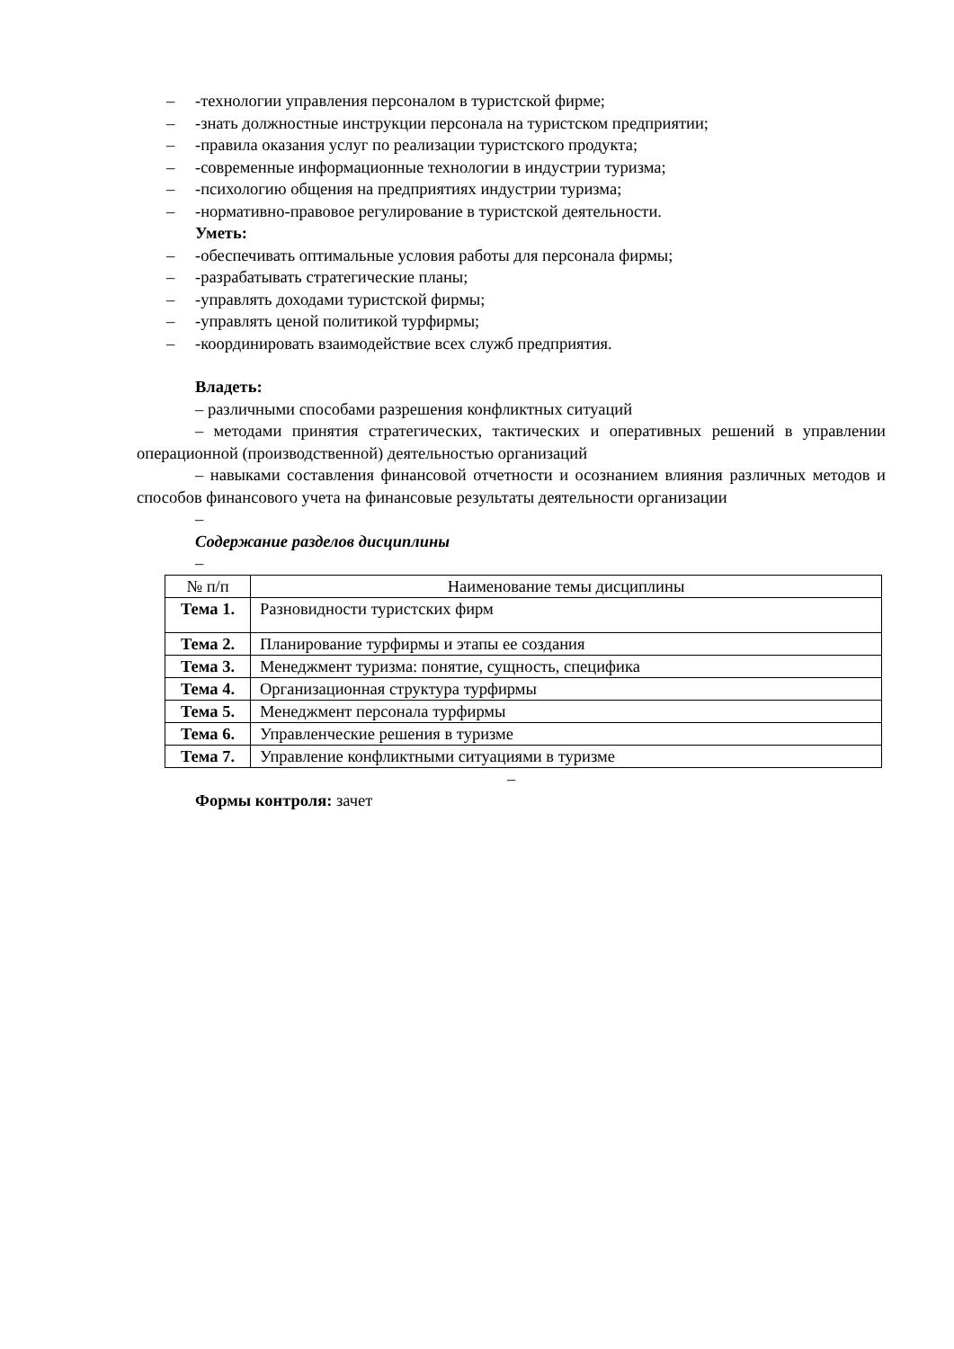– -технологии управления персоналом в туристской фирме;
– -знать должностные инструкции персонала на туристском предприятии;
– -правила оказания услуг по реализации туристского продукта;
– -современные информационные технологии в индустрии туризма;
– -психологию общения на предприятиях индустрии туризма;
– -нормативно-правовое регулирование в туристской деятельности.
Уметь:
– -обеспечивать оптимальные условия работы для персонала фирмы;
– -разрабатывать стратегические планы;
– -управлять доходами туристской фирмы;
– -управлять ценой политикой турфирмы;
– -координировать взаимодействие всех служб предприятия.
Владеть:
– различными способами разрешения конфликтных ситуаций
– методами принятия стратегических, тактических и оперативных решений в управлении операционной (производственной) деятельностью организаций
– навыками составления финансовой отчетности и осознанием влияния различных методов и способов финансового учета на финансовые результаты деятельности организации
–
Содержание разделов дисциплины
–
| № п/п | Наименование темы дисциплины |
| Тема 1. | Разновидности туристских фирм |
| Тема 2. | Планирование турфирмы и этапы ее создания |
| Тема 3. | Менеджмент туризма: понятие, сущность, специфика |
| Тема 4. | Организационная структура турфирмы |
| Тема 5. | Менеджмент персонала турфирмы |
| Тема 6. | Управленческие решения в туризме |
| Тема 7. | Управление конфликтными ситуациями в туризме |
–
Формы контроля: зачет